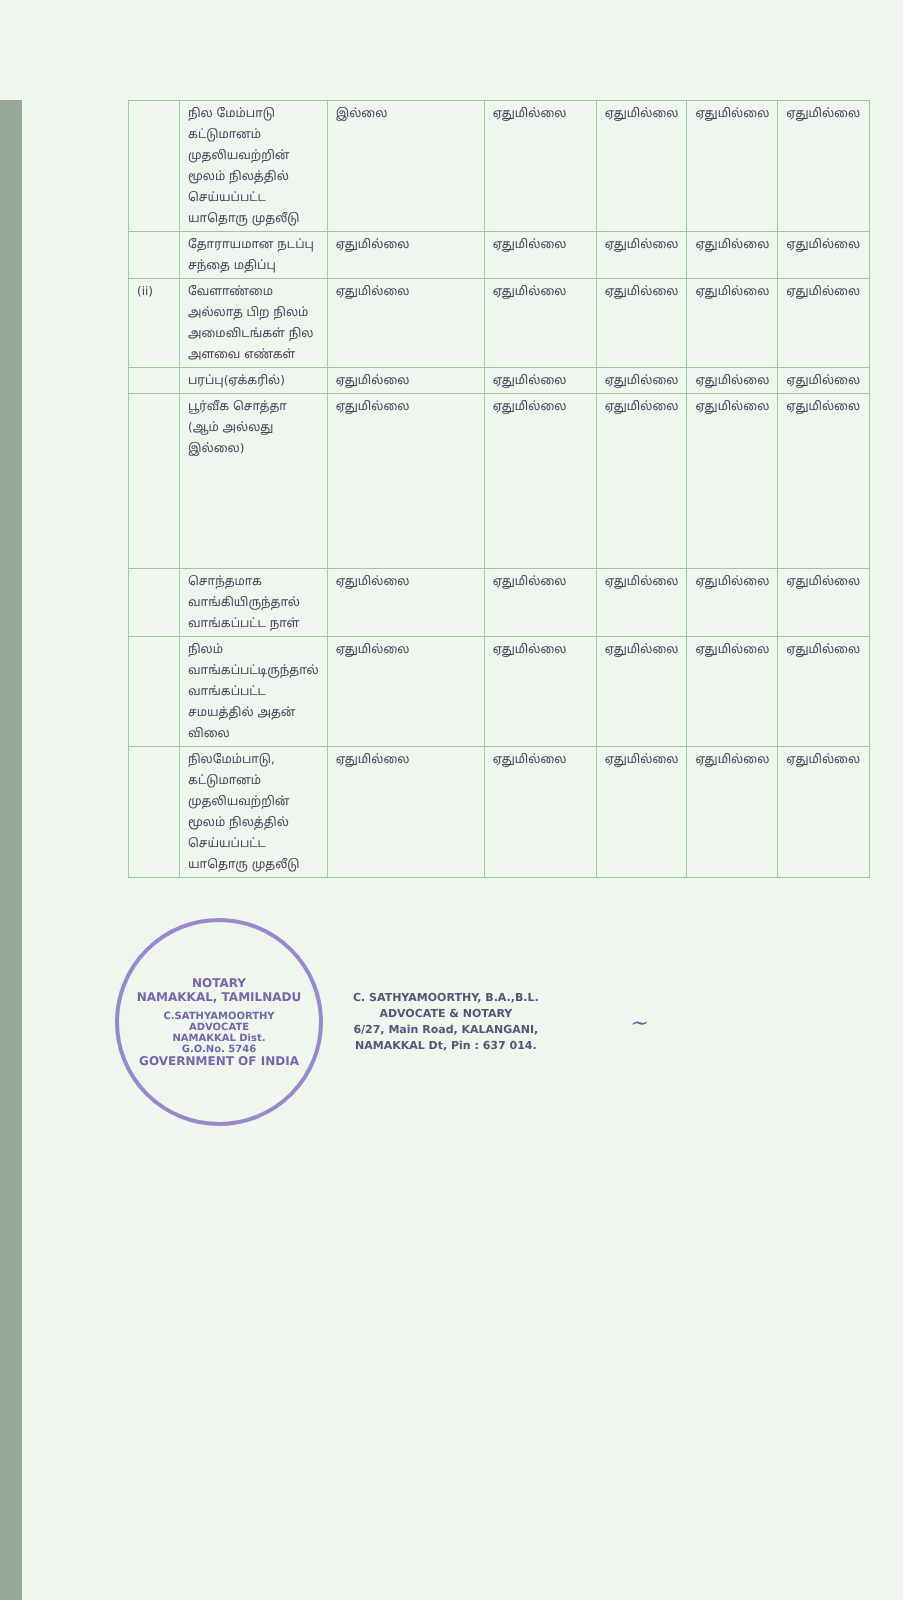| | நில மேம்பாடு கட்டுமானம் முதலியவற்றின் மூலம் நிலத்தில் செய்யப்பட்ட யாதொரு முதலீடு | இல்லை | ஏதுமில்லை | ஏதுமில்லை | ஏதுமில்லை | ஏதுமில்லை |
| | தோராயமான நடப்பு சந்தை மதிப்பு | ஏதுமில்லை | ஏதுமில்லை | ஏதுமில்லை | ஏதுமில்லை | ஏதுமில்லை |
| (ii) | வேளாண்மை அல்லாத பிற நிலம் அமைவிடங்கள் நில அளவை எண்கள் | ஏதுமில்லை | ஏதுமில்லை | ஏதுமில்லை | ஏதுமில்லை | ஏதுமில்லை |
| | பரப்பு(ஏக்கரில்) | ஏதுமில்லை | ஏதுமில்லை | ஏதுமில்லை | ஏதுமில்லை | ஏதுமில்லை |
| | பூர்வீக சொத்தா (ஆம் அல்லது இல்லை) | ஏதுமில்லை | ஏதுமில்லை | ஏதுமில்லை | ஏதுமில்லை | ஏதுமில்லை |
| | சொந்தமாக வாங்கியிருந்தால் வாங்கப்பட்ட நாள் | ஏதுமில்லை | ஏதுமில்லை | ஏதுமில்லை | ஏதுமில்லை | ஏதுமில்லை |
| | நிலம் வாங்கப்பட்டிருந்தால் வாங்கப்பட்ட சமயத்தில் அதன் விலை | ஏதுமில்லை | ஏதுமில்லை | ஏதுமில்லை | ஏதுமில்லை | ஏதுமில்லை |
| | நிலமேம்பாடு, கட்டுமானம் முதலியவற்றின் மூலம் நிலத்தில் செய்யப்பட்ட யாதொரு முதலீடு | ஏதுமில்லை | ஏதுமில்லை | ஏதுமில்லை | ஏதுமில்லை | ஏதுமில்லை |
NOTARY
NAMAKKAL, TAMILNADU
C.SATHYAMOORTHY
ADVOCATE
NAMAKKAL Dist.
G.O.No. 5746
GOVERNMENT OF INDIA
C. SATHYAMOORTHY, B.A.,B.L.
ADVOCATE & NOTARY
6/27, Main Road, KALANGANI,
NAMAKKAL Dt, Pin : 637 014.
~